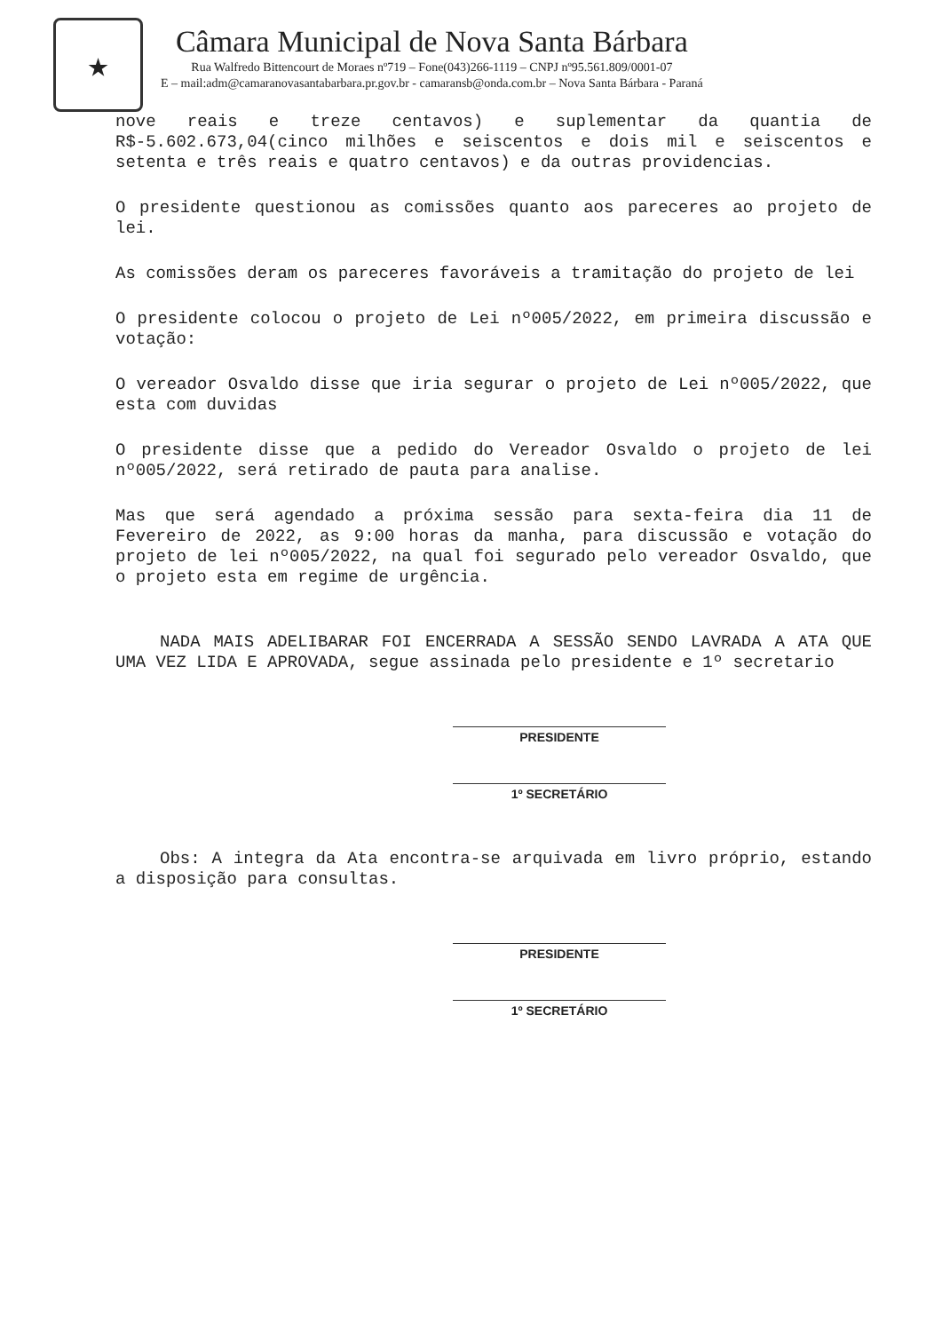★
Câmara Municipal de Nova Santa Bárbara
Rua Walfredo Bittencourt de Moraes nº719 – Fone(043)266-1119 – CNPJ nº95.561.809/0001-07
E – mail:adm@camaranovasantabarbara.pr.gov.br - camaransb@onda.com.br – Nova Santa Bárbara - Paraná
nove reais e treze centavos) e suplementar da quantia de R$-5.602.673,04(cinco milhões e seiscentos e dois mil e seiscentos e setenta e três reais e quatro centavos) e da outras providencias.
O presidente questionou as comissões quanto aos pareceres ao projeto de lei.
As comissões deram os pareceres favoráveis a tramitação do projeto de lei
O presidente colocou o projeto de Lei nº005/2022, em primeira discussão e votação:
O vereador Osvaldo disse que iria segurar o projeto de Lei nº005/2022, que esta com duvidas
O presidente disse que a pedido do Vereador Osvaldo o projeto de lei nº005/2022, será retirado de pauta para analise.
Mas que será agendado a próxima sessão para sexta-feira dia 11 de Fevereiro de 2022, as 9:00 horas da manha, para discussão e votação do projeto de lei nº005/2022, na qual foi segurado pelo vereador Osvaldo, que o projeto esta em regime de urgência.
NADA MAIS ADELIBARAR FOI ENCERRADA A SESSÃO SENDO LAVRADA A ATA QUE UMA VEZ LIDA E APROVADA, segue assinada pelo presidente e 1º secretario
PRESIDENTE
1º SECRETÁRIO
Obs: A integra da Ata encontra-se arquivada em livro próprio, estando a disposição para consultas.
PRESIDENTE
1º SECRETÁRIO